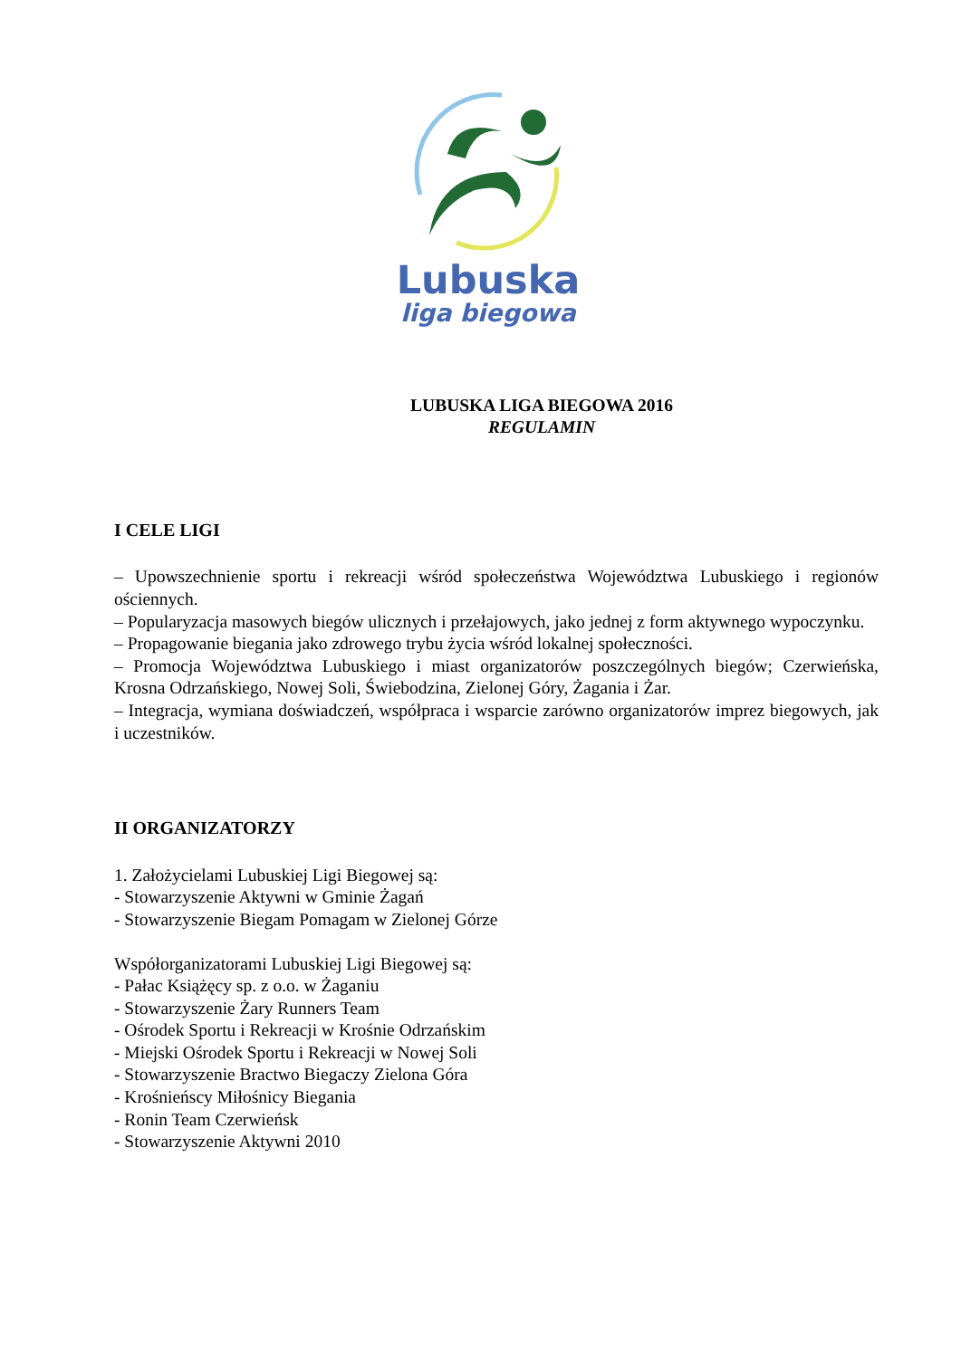Lubuska
liga biegowa
LUBUSKA LIGA BIEGOWA 2016
REGULAMIN
I CELE LIGI
– Upowszechnienie sportu i rekreacji wśród społeczeństwa Województwa Lubuskiego i regionów ościennych.
– Popularyzacja masowych biegów ulicznych i przełajowych, jako jednej z form aktywnego wypoczynku.
– Propagowanie biegania jako zdrowego trybu życia wśród lokalnej społeczności.
– Promocja Województwa Lubuskiego i miast organizatorów poszczególnych biegów; Czerwieńska, Krosna Odrzańskiego, Nowej Soli, Świebodzina, Zielonej Góry, Żagania i Żar.
– Integracja, wymiana doświadczeń, współpraca i wsparcie zarówno organizatorów imprez biegowych, jak i uczestników.
II ORGANIZATORZY
1. Założycielami Lubuskiej Ligi Biegowej są:
- Stowarzyszenie Aktywni w Gminie Żagań
- Stowarzyszenie Biegam Pomagam w Zielonej Górze
Współorganizatorami Lubuskiej Ligi Biegowej są:
- Pałac Książęcy sp. z o.o. w Żaganiu
- Stowarzyszenie Żary Runners Team
- Ośrodek Sportu i Rekreacji w Krośnie Odrzańskim
- Miejski Ośrodek Sportu i Rekreacji w Nowej Soli
- Stowarzyszenie Bractwo Biegaczy Zielona Góra
- Krośnieńscy Miłośnicy Biegania
- Ronin Team Czerwieńsk
- Stowarzyszenie Aktywni 2010